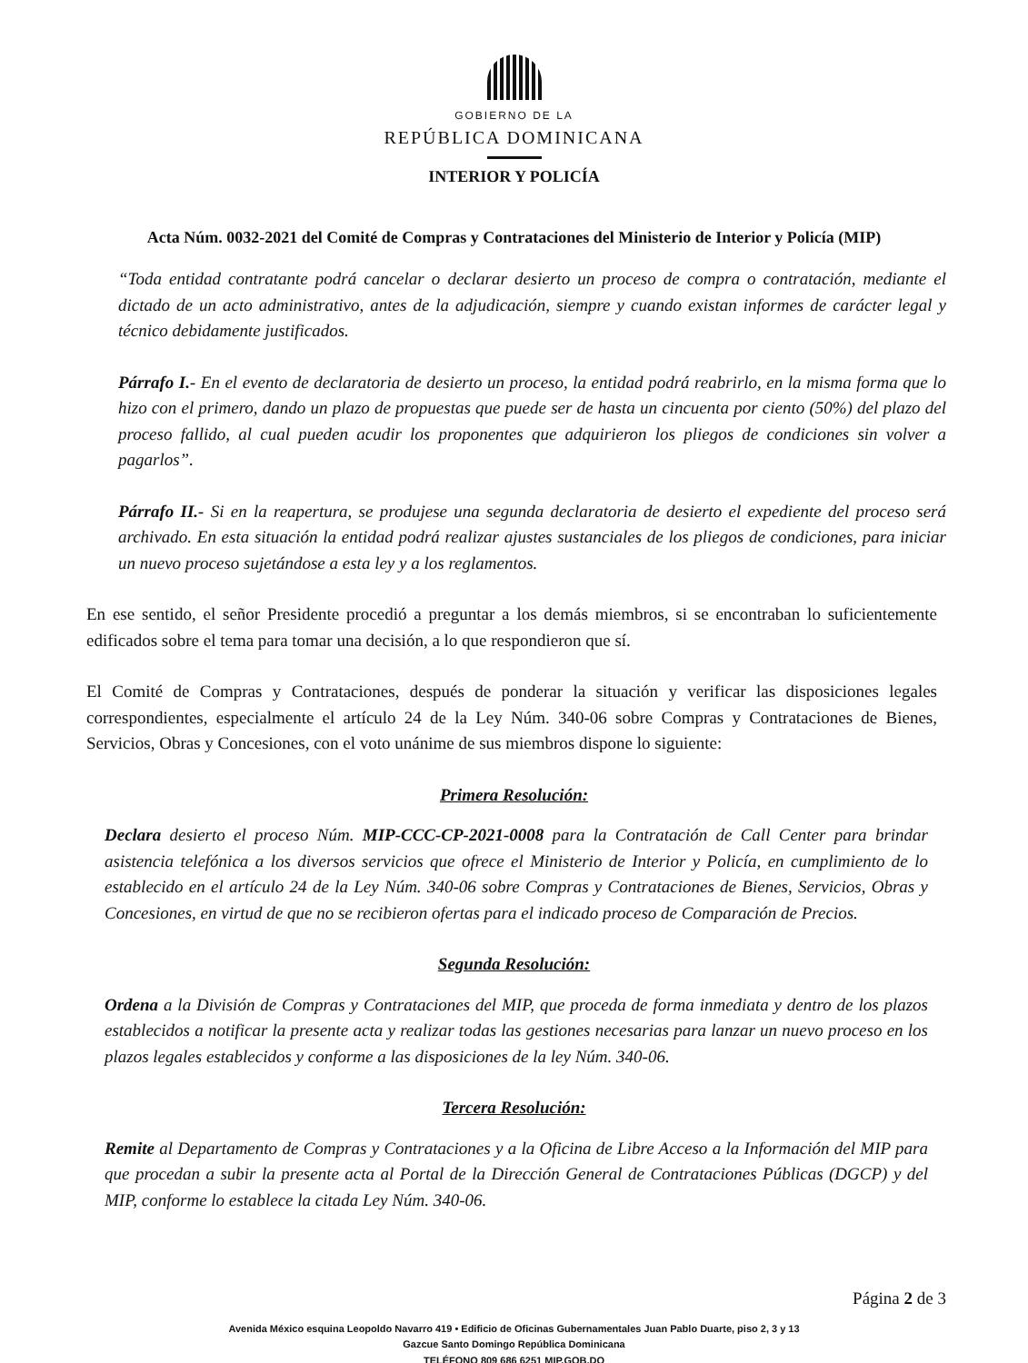GOBIERNO DE LA
REPÚBLICA DOMINICANA
INTERIOR Y POLICÍA
Acta Núm. 0032-2021 del Comité de Compras y Contrataciones del Ministerio de Interior y Policía (MIP)
“Toda entidad contratante podrá cancelar o declarar desierto un proceso de compra o contratación, mediante el dictado de un acto administrativo, antes de la adjudicación, siempre y cuando existan informes de carácter legal y técnico debidamente justificados.
Párrafo I.- En el evento de declaratoria de desierto un proceso, la entidad podrá reabrirlo, en la misma forma que lo hizo con el primero, dando un plazo de propuestas que puede ser de hasta un cincuenta por ciento (50%) del plazo del proceso fallido, al cual pueden acudir los proponentes que adquirieron los pliegos de condiciones sin volver a pagarlos”.
Párrafo II.- Si en la reapertura, se produjese una segunda declaratoria de desierto el expediente del proceso será archivado. En esta situación la entidad podrá realizar ajustes sustanciales de los pliegos de condiciones, para iniciar un nuevo proceso sujetándose a esta ley y a los reglamentos.
En ese sentido, el señor Presidente procedió a preguntar a los demás miembros, si se encontraban lo suficientemente edificados sobre el tema para tomar una decisión, a lo que respondieron que sí.
El Comité de Compras y Contrataciones, después de ponderar la situación y verificar las disposiciones legales correspondientes, especialmente el artículo 24 de la Ley Núm. 340-06 sobre Compras y Contrataciones de Bienes, Servicios, Obras y Concesiones, con el voto unánime de sus miembros dispone lo siguiente:
Primera Resolución:
Declara desierto el proceso Núm. MIP-CCC-CP-2021-0008 para la Contratación de Call Center para brindar asistencia telefónica a los diversos servicios que ofrece el Ministerio de Interior y Policía, en cumplimiento de lo establecido en el artículo 24 de la Ley Núm. 340-06 sobre Compras y Contrataciones de Bienes, Servicios, Obras y Concesiones, en virtud de que no se recibieron ofertas para el indicado proceso de Comparación de Precios.
Segunda Resolución:
Ordena a la División de Compras y Contrataciones del MIP, que proceda de forma inmediata y dentro de los plazos establecidos a notificar la presente acta y realizar todas las gestiones necesarias para lanzar un nuevo proceso en los plazos legales establecidos y conforme a las disposiciones de la ley Núm. 340-06.
Tercera Resolución:
Remite al Departamento de Compras y Contrataciones y a la Oficina de Libre Acceso a la Información del MIP para que procedan a subir la presente acta al Portal de la Dirección General de Contrataciones Públicas (DGCP) y del MIP, conforme lo establece la citada Ley Núm. 340-06.
Página 2 de 3
Avenida México esquina Leopoldo Navarro 419 • Edificio de Oficinas Gubernamentales Juan Pablo Duarte, piso 2, 3 y 13
Gazcue Santo Domingo República Dominicana
TELÉFONO 809 686 6251 MIP.GOB.DO